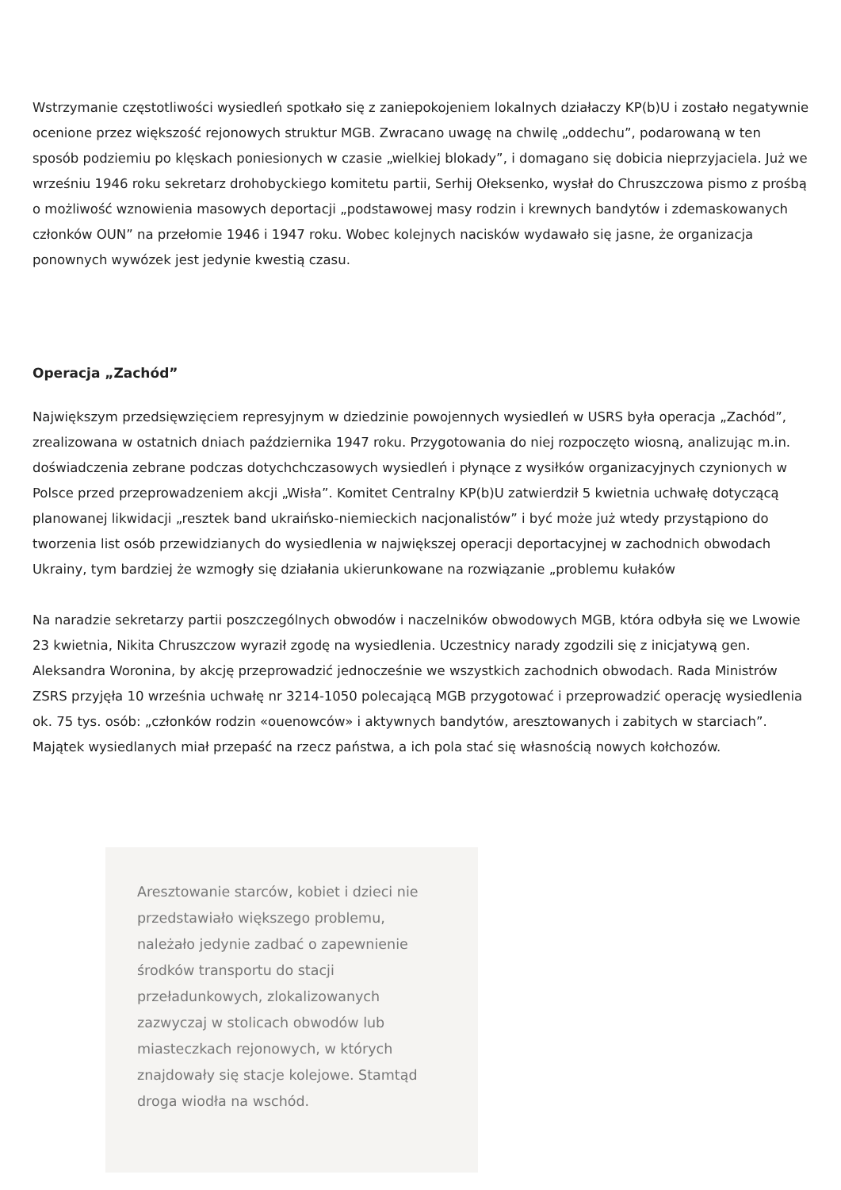Wstrzymanie częstotliwości wysiedleń spotkało się z zaniepokojeniem lokalnych działaczy KP(b)U i zostało negatywnie ocenione przez większość rejonowych struktur MGB. Zwracano uwagę na chwilę „oddechu”, podarowaną w ten sposób podziemiu po klęskach poniesionych w czasie „wielkiej blokady”, i domagano się dobicia nieprzyjaciela. Już we wrześniu 1946 roku sekretarz drohobyckiego komitetu partii, Serhij Ołeksenko, wysłał do Chruszczowa pismo z prośbą o możliwość wznowienia masowych deportacji „podstawowej masy rodzin i krewnych bandytów i zdemaskowanych członków OUN” na przełomie 1946 i 1947 roku. Wobec kolejnych nacisków wydawało się jasne, że organizacja ponownych wywózek jest jedynie kwestią czasu.
Operacja „Zachód”
Największym przedsięwzięciem represyjnym w dziedzinie powojennych wysiedleń w USRS była operacja „Zachód”, zrealizowana w ostatnich dniach października 1947 roku. Przygotowania do niej rozpoczęto wiosną, analizując m.in. doświadczenia zebrane podczas dotychchczasowych wysiedleń i płynące z wysiłków organizacyjnych czynionych w Polsce przed przeprowadzeniem akcji „Wisła”. Komitet Centralny KP(b)U zatwierdził 5 kwietnia uchwałę dotyczącą planowanej likwidacji „resztek band ukraińsko-niemieckich nacjonalistów” i być może już wtedy przystąpiono do tworzenia list osób przewidzianych do wysiedlenia w największej operacji deportacyjnej w zachodnich obwodach Ukrainy, tym bardziej że wzmogły się działania ukierunkowane na rozwiązanie „problemu kułaków
Na naradzie sekretarzy partii poszczególnych obwodów i naczelników obwodowych MGB, która odbyła się we Lwowie 23 kwietnia, Nikita Chruszczow wyraził zgodę na wysiedlenia. Uczestnicy narady zgodzili się z inicjatywą gen. Aleksandra Woronina, by akcję przeprowadzić jednocześnie we wszystkich zachodnich obwodach. Rada Ministrów ZSRS przyjęła 10 września uchwałę nr 3214-1050 polecającą MGB przygotować i przeprowadzić operację wysiedlenia ok. 75 tys. osób: „członków rodzin «ouenowców» i aktywnych bandytów, aresztowanych i zabitych w starciach”. Majątek wysiedlanych miał przepaść na rzecz państwa, a ich pola stać się własnością nowych kołchozów.
Aresztowanie starców, kobiet i dzieci nie przedstawiało większego problemu, należało jedynie zadbać o zapewnienie środków transportu do stacji przeładunkowych, zlokalizowanych zazwyczaj w stolicach obwodów lub miasteczkach rejonowych, w których znajdowały się stacje kolejowe. Stamtąd droga wiodła na wschód.